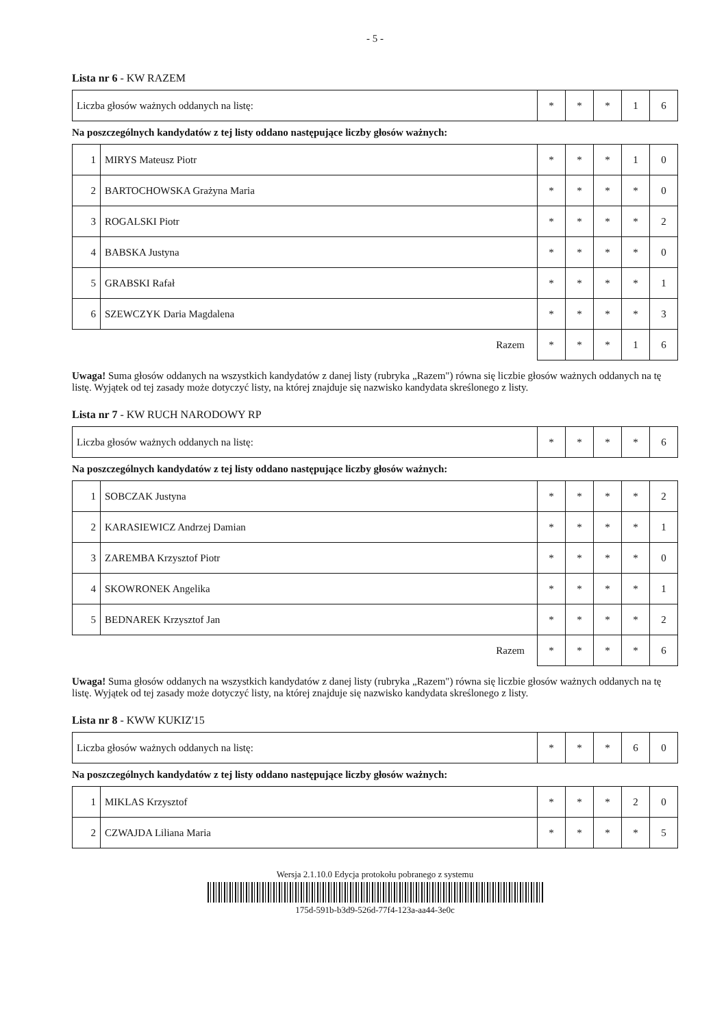- 5 -
Lista nr 6 - KW RAZEM
| Liczba głosów ważnych oddanych na listę: | * | * | * | 1 | 6 |
Na poszczególnych kandydatów z tej listy oddano następujące liczby głosów ważnych:
| 1 | MIRYS Mateusz Piotr | * | * | * | 1 | 0 |
| 2 | BARTOCHOWSKA Grażyna Maria | * | * | * | * | 0 |
| 3 | ROGALSKI Piotr | * | * | * | * | 2 |
| 4 | BABSKA Justyna | * | * | * | * | 0 |
| 5 | GRABSKI Rafał | * | * | * | * | 1 |
| 6 | SZEWCZYK Daria Magdalena | * | * | * | * | 3 |
| Razem | | * | * | * | 1 | 6 |
Uwaga! Suma głosów oddanych na wszystkich kandydatów z danej listy (rubryka „Razem") równa się liczbie głosów ważnych oddanych na tę listę. Wyjątek od tej zasady może dotyczyć listy, na której znajduje się nazwisko kandydata skreślonego z listy.
Lista nr 7 - KW RUCH NARODOWY RP
| Liczba głosów ważnych oddanych na listę: | * | * | * | * | 6 |
Na poszczególnych kandydatów z tej listy oddano następujące liczby głosów ważnych:
| 1 | SOBCZAK Justyna | * | * | * | * | 2 |
| 2 | KARASIEWICZ Andrzej Damian | * | * | * | * | 1 |
| 3 | ZAREMBA Krzysztof Piotr | * | * | * | * | 0 |
| 4 | SKOWRONEK Angelika | * | * | * | * | 1 |
| 5 | BEDNAREK Krzysztof Jan | * | * | * | * | 2 |
| Razem | | * | * | * | * | 6 |
Uwaga! Suma głosów oddanych na wszystkich kandydatów z danej listy (rubryka „Razem") równa się liczbie głosów ważnych oddanych na tę listę. Wyjątek od tej zasady może dotyczyć listy, na której znajduje się nazwisko kandydata skreślonego z listy.
Lista nr 8 - KWW KUKIZ'15
| Liczba głosów ważnych oddanych na listę: | * | * | * | 6 | 0 |
Na poszczególnych kandydatów z tej listy oddano następujące liczby głosów ważnych:
| 1 | MIKLAS Krzysztof | * | * | * | 2 | 0 |
| 2 | CZWAJDA Liliana Maria | * | * | * | * | 5 |
Wersja 2.1.10.0 Edycja protokołu pobranego z systemu
175d-591b-b3d9-526d-77f4-123a-aa44-3e0c